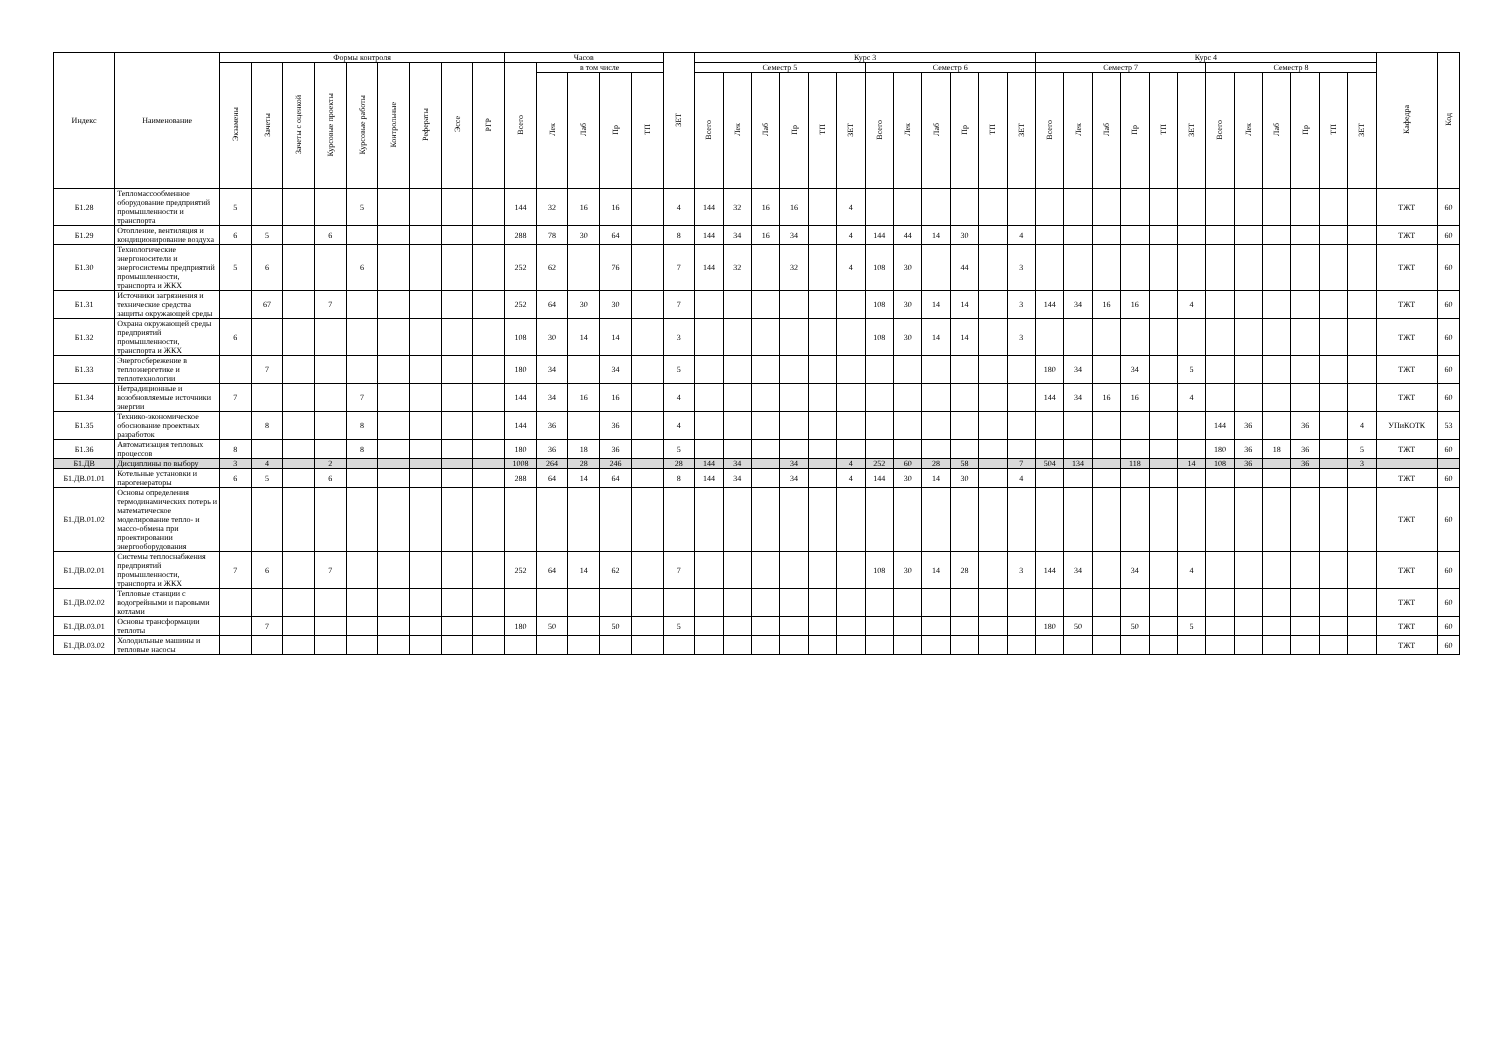| Индекс | Наименование | Формы контроля | | | | | | | | | Часов | | | | | ЗЕТ | Курс 3 | | | | | | | | | | | | Курс 4 | | | | | | | | | | | | Кафедра | Код |
| --- | --- | --- | --- | --- | --- | --- | --- | --- | --- | --- | --- | --- | --- | --- | --- | --- | --- | --- | --- | --- | --- | --- | --- | --- | --- | --- | --- | --- | --- | --- | --- | --- | --- | --- | --- | --- | --- | --- | --- | --- | --- | --- |
| | | Экзамены | Зачеты | Зачеты с оценкой | Курсовые проекты | Курсовые работы | Контрольные | Рефераты | Эссе | РГР | Всего | в том числе | | | | | Семестр 5 | | | | | | Семестр 6 | | | | | | Семестр 7 | | | | | | Семестр 8 | | | | | | | |
| | | | | | | | | | | | | Лек | Лаб | Пр | ТП | | Всего | Лек | Лаб | Пр | ТП | ЗЕТ | Всего | Лек | Лаб | Пр | ТП | ЗЕТ | Всего | Лек | Лаб | Пр | ТП | ЗЕТ | Всего | Лек | Лаб | Пр | ТП | ЗЕТ | | |
| Б1.28 | Тепломассообменное оборудование предприятий промышленности и транспорта | 5 | | | | 5 | | | | | 144 | 32 | 16 | 16 | | 4 | 144 | 32 | 16 | 16 | | 4 | | | | | | | | | | | | | | | | | | | ТЖТ | 60 |
| Б1.29 | Отопление, вентиляция и кондиционирование воздуха | 6 | 5 | | 6 | | | | | | 288 | 78 | 30 | 64 | | 8 | 144 | 34 | 16 | 34 | | 4 | 144 | 44 | 14 | 30 | | 4 | | | | | | | | | | | | | ТЖТ | 60 |
| Б1.30 | Технологические энергоносители и энергосистемы предприятий промышленности, транспорта и ЖКХ | 5 | 6 | | | 6 | | | | | 252 | 62 | | 76 | | 7 | 144 | 32 | | 32 | | 4 | 108 | 30 | | 44 | | 3 | | | | | | | | | | | | | ТЖТ | 60 |
| Б1.31 | Источники загрязнения и технические средства защиты окружающей среды | | 67 | | 7 | | | | | | 252 | 64 | 30 | 30 | | 7 | | | | | | | 108 | 30 | 14 | 14 | | 3 | 144 | 34 | 16 | 16 | | 4 | | | | | | | ТЖТ | 60 |
| Б1.32 | Охрана окружающей среды предприятий промышленности, транспорта и ЖКХ | 6 | | | | | | | | | 108 | 30 | 14 | 14 | | 3 | | | | | | | 108 | 30 | 14 | 14 | | 3 | | | | | | | | | | | | | ТЖТ | 60 |
| Б1.33 | Энергосбережение в теплоэнергетике и теплотехнологии | | 7 | | | | | | | | 180 | 34 | | 34 | | 5 | | | | | | | | | | | | | 180 | 34 | | 34 | | 5 | | | | | | | ТЖТ | 60 |
| Б1.34 | Нетрадиционные и возобновляемые источники энергии | 7 | | | | 7 | | | | | 144 | 34 | 16 | 16 | | 4 | | | | | | | | | | | | | 144 | 34 | 16 | 16 | | 4 | | | | | | | ТЖТ | 60 |
| Б1.35 | Технико-экономическое обоснование проектных разработок | | 8 | | | 8 | | | | | 144 | 36 | | 36 | | 4 | | | | | | | | | | | | | | | | | | | 144 | 36 | | 36 | | 4 | УПиКОТК | 53 |
| Б1.36 | Автоматизация тепловых процессов | 8 | | | | 8 | | | | | 180 | 36 | 18 | 36 | | 5 | | | | | | | | | | | | | | | | | | | 180 | 36 | 18 | 36 | | 5 | ТЖТ | 60 |
| Б1.ДВ | Дисциплины по выбору | 3 | 4 | | 2 | | | | | | 1008 | 264 | 28 | 246 | | 28 | 144 | 34 | | 34 | | 4 | 252 | 60 | 28 | 58 | | 7 | 504 | 134 | | 118 | | 14 | 108 | 36 | | 36 | | 3 | | |
| Б1.ДВ.01.01 | Котельные установки и парогенераторы | 6 | 5 | | 6 | | | | | | 288 | 64 | 14 | 64 | | 8 | 144 | 34 | | 34 | | 4 | 144 | 30 | 14 | 30 | | 4 | | | | | | | | | | | | | ТЖТ | 60 |
| Б1.ДВ.01.02 | Основы определения термодинамических потерь и математическое моделирование тепло- и массо-обмена при проектировании энергооборудования | | | | | | | | | | | | | | | | | | | | | | | | | | | | | | | | | | | | | | | | ТЖТ | 60 |
| Б1.ДВ.02.01 | Системы теплоснабжения предприятий промышленности, транспорта и ЖКХ | 7 | 6 | | 7 | | | | | | 252 | 64 | 14 | 62 | | 7 | | | | | | | 108 | 30 | 14 | 28 | | 3 | 144 | 34 | | 34 | | 4 | | | | | | | ТЖТ | 60 |
| Б1.ДВ.02.02 | Тепловые станции с водогрейными и паровыми котлами | | | | | | | | | | | | | | | | | | | | | | | | | | | | | | | | | | | | | | | | ТЖТ | 60 |
| Б1.ДВ.03.01 | Основы трансформации теплоты | | 7 | | | | | | | | 180 | 50 | | 50 | | 5 | | | | | | | | | | | | | 180 | 50 | | 50 | | 5 | | | | | | | ТЖТ | 60 |
| Б1.ДВ.03.02 | Холодильные машины и тепловые насосы | | | | | | | | | | | | | | | | | | | | | | | | | | | | | | | | | | | | | | | | ТЖТ | 60 |